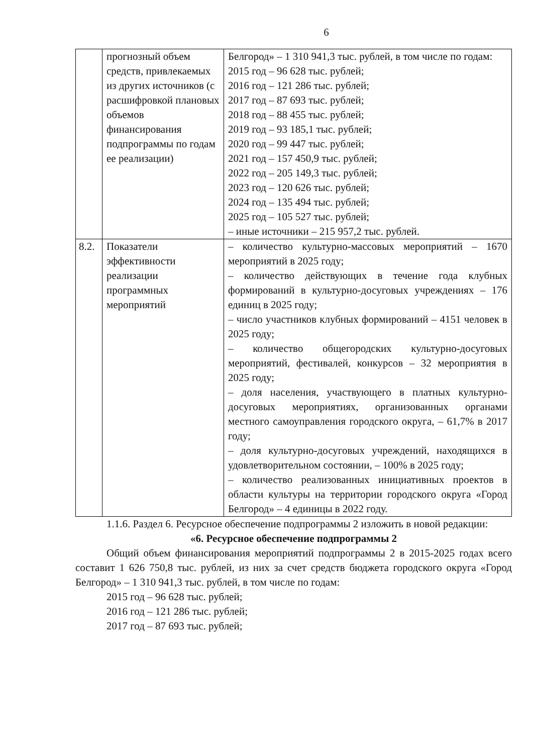6
| | прогнозный объем средств, привлекаемых из других источников (с расшифровкой плановых объемов финансирования подпрограммы по годам ее реализации) | Белгород» – 1 310 941,3 тыс. рублей, в том числе по годам: 2015 год – 96 628 тыс. рублей; 2016 год – 121 286 тыс. рублей; 2017 год – 87 693 тыс. рублей; 2018 год – 88 455 тыс. рублей; 2019 год – 93 185,1 тыс. рублей; 2020 год – 99 447 тыс. рублей; 2021 год – 157 450,9 тыс. рублей; 2022 год – 205 149,3 тыс. рублей; 2023 год – 120 626 тыс. рублей; 2024 год – 135 494 тыс. рублей; 2025 год – 105 527 тыс. рублей; – иные источники – 215 957,2 тыс. рублей. |
| 8.2. | Показатели эффективности реализации программных мероприятий | – количество культурно-массовых мероприятий – 1670 мероприятий в 2025 году; – количество действующих в течение года клубных формирований в культурно-досуговых учреждениях – 176 единиц в 2025 году; – число участников клубных формирований – 4151 человек в 2025 году; – количество общегородских культурно-досуговых мероприятий, фестивалей, конкурсов – 32 мероприятия в 2025 году; – доля населения, участвующего в платных культурно-досуговых мероприятиях, организованных органами местного самоуправления городского округа, – 61,7% в 2017 году; – доля культурно-досуговых учреждений, находящихся в удовлетворительном состоянии, – 100% в 2025 году; – количество реализованных инициативных проектов в области культуры на территории городского округа «Город Белгород» – 4 единицы в 2022 году. |
1.1.6. Раздел 6. Ресурсное обеспечение подпрограммы 2 изложить в новой редакции:
«6. Ресурсное обеспечение подпрограммы 2
Общий объем финансирования мероприятий подпрограммы 2 в 2015-2025 годах всего составит 1 626 750,8 тыс. рублей, из них за счет средств бюджета городского округа «Город Белгород» – 1 310 941,3 тыс. рублей, в том числе по годам:
2015 год – 96 628 тыс. рублей;
2016 год – 121 286 тыс. рублей;
2017 год – 87 693 тыс. рублей;